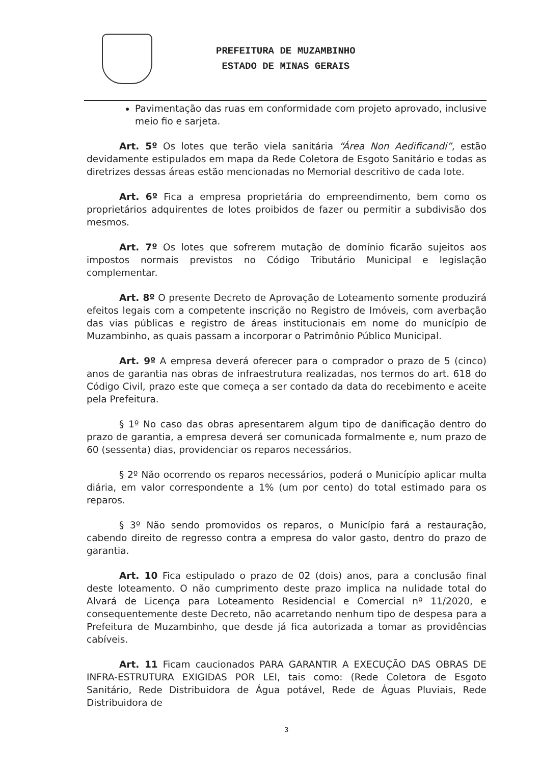PREFEITURA DE MUZAMBINHO
ESTADO DE MINAS GERAIS
Pavimentação das ruas em conformidade com projeto aprovado, inclusive meio fio e sarjeta.
Art. 5º Os lotes que terão viela sanitária “Área Non Aedificandi”, estão devidamente estipulados em mapa da Rede Coletora de Esgoto Sanitário e todas as diretrizes dessas áreas estão mencionadas no Memorial descritivo de cada lote.
Art. 6º Fica a empresa proprietária do empreendimento, bem como os proprietários adquirentes de lotes proibidos de fazer ou permitir a subdivisão dos mesmos.
Art. 7º Os lotes que sofrerem mutação de domínio ficarão sujeitos aos impostos normais previstos no Código Tributário Municipal e legislação complementar.
Art. 8º O presente Decreto de Aprovação de Loteamento somente produzirá efeitos legais com a competente inscrição no Registro de Imóveis, com averbação das vias públicas e registro de áreas institucionais em nome do município de Muzambinho, as quais passam a incorporar o Patrimônio Público Municipal.
Art. 9º A empresa deverá oferecer para o comprador o prazo de 5 (cinco) anos de garantia nas obras de infraestrutura realizadas, nos termos do art. 618 do Código Civil, prazo este que começa a ser contado da data do recebimento e aceite pela Prefeitura.
§ 1º No caso das obras apresentarem algum tipo de danificação dentro do prazo de garantia, a empresa deverá ser comunicada formalmente e, num prazo de 60 (sessenta) dias, providenciar os reparos necessários.
§ 2º Não ocorrendo os reparos necessários, poderá o Município aplicar multa diária, em valor correspondente a 1% (um por cento) do total estimado para os reparos.
§ 3º Não sendo promovidos os reparos, o Município fará a restauração, cabendo direito de regresso contra a empresa do valor gasto, dentro do prazo de garantia.
Art. 10 Fica estipulado o prazo de 02 (dois) anos, para a conclusão final deste loteamento. O não cumprimento deste prazo implica na nulidade total do Alvará de Licença para Loteamento Residencial e Comercial nº 11/2020, e consequentemente deste Decreto, não acarretando nenhum tipo de despesa para a Prefeitura de Muzambinho, que desde já fica autorizada a tomar as providências cabíveis.
Art. 11 Ficam caucionados PARA GARANTIR A EXECUÇÃO DAS OBRAS DE INFRA-ESTRUTURA EXIGIDAS POR LEI, tais como: (Rede Coletora de Esgoto Sanitário, Rede Distribuidora de Água potável, Rede de Águas Pluviais, Rede Distribuidora de
3